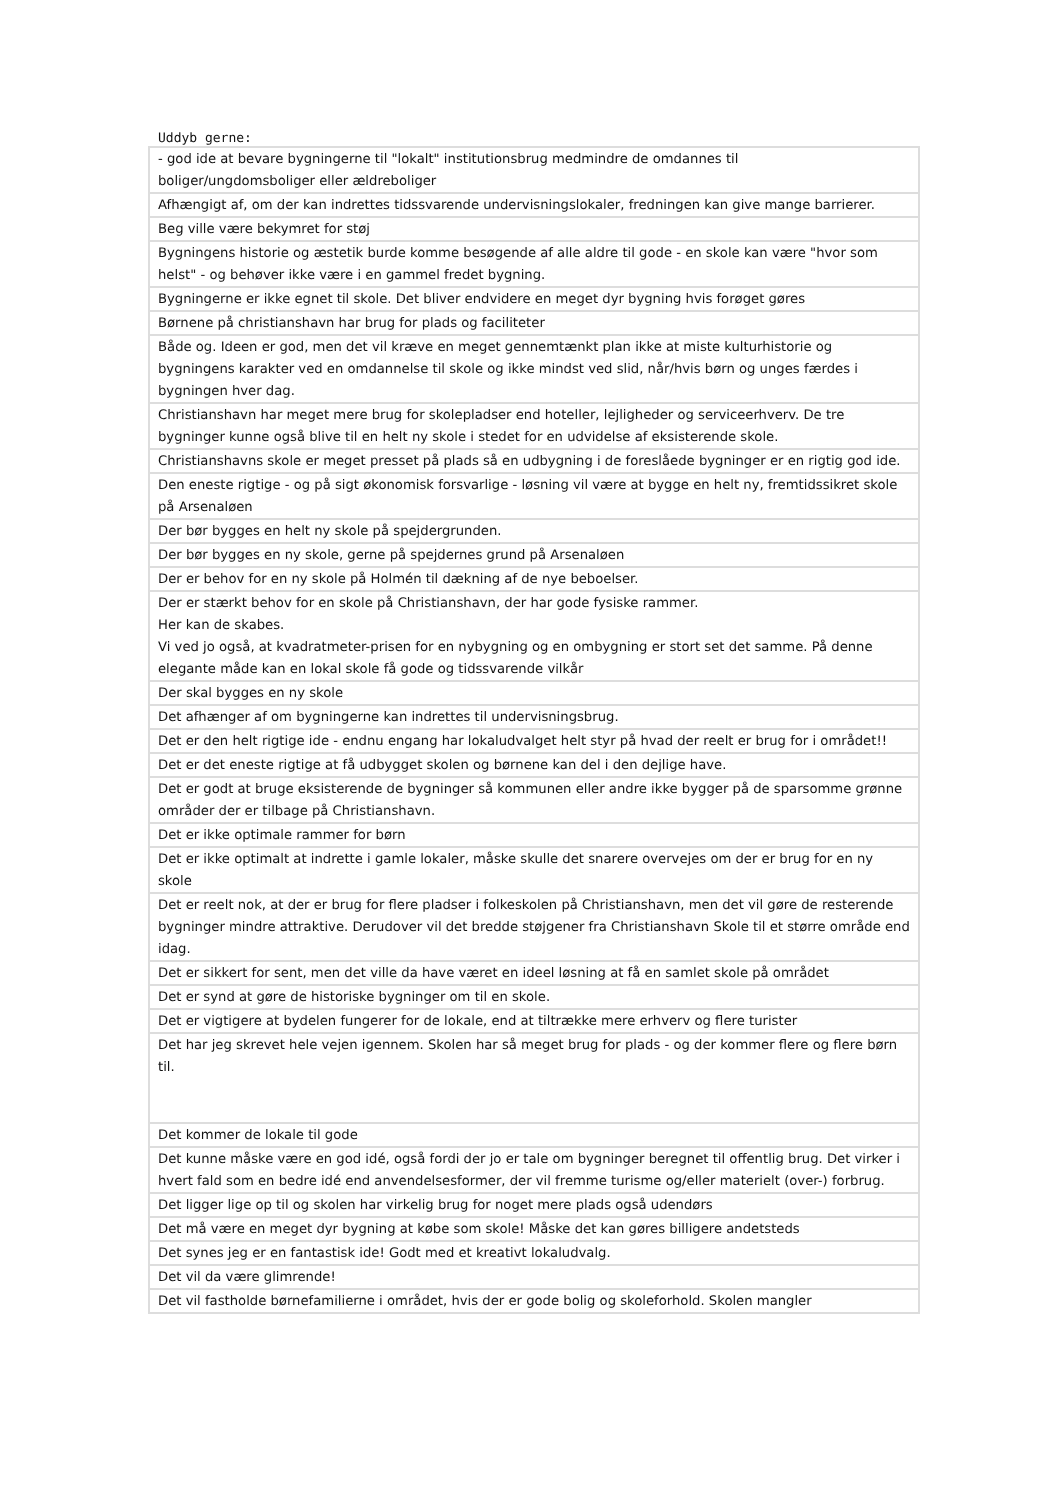Uddyb gerne:
| - god ide at bevare bygningerne til "lokalt" institutionsbrug medmindre de omdannes til boliger/ungdomsboliger eller ældreboliger |
| Afhængigt af, om der kan indrettes tidssvarende undervisningslokaler, fredningen kan give mange barrierer. |
| Beg ville være bekymret for støj |
| Bygningens historie og æstetik burde komme besøgende af alle aldre til gode - en skole kan være "hvor som helst" - og behøver ikke være i en gammel fredet bygning. |
| Bygningerne er ikke egnet til skole. Det bliver endvidere en meget dyr bygning hvis forøget gøres |
| Børnene på christianshavn har brug for plads og faciliteter |
| Både og. Ideen er god, men det vil kræve en meget gennemtænkt plan ikke at miste kulturhistorie og bygningens karakter ved en omdannelse til skole og ikke mindst ved slid, når/hvis børn og unges færdes i bygningen hver dag. |
| Christianshavn har meget mere brug for skolepladser end hoteller, lejligheder og serviceerhverv. De tre bygninger kunne også blive til en helt ny skole i stedet for en udvidelse af eksisterende skole. |
| Christianshavns skole er meget presset på plads så en udbygning i de foreslåede bygninger er en rigtig god ide. |
| Den eneste rigtige - og på sigt økonomisk forsvarlige - løsning vil være at bygge en helt ny, fremtidssikret skole på Arsenaløen |
| Der bør bygges en helt ny skole på spejdergrunden. |
| Der bør bygges en ny skole, gerne på spejdernes grund på Arsenaløen |
| Der er behov for en ny skole på Holmén til dækning af de nye beboelser. |
| Der er stærkt behov for en skole på Christianshavn, der har gode fysiske rammer. Her kan de skabes. Vi ved jo også, at kvadratmeter-prisen for en nybygning og en ombygning er stort set det samme. På denne elegante måde kan en lokal skole få gode og tidssvarende vilkår |
| Der skal bygges en ny skole |
| Det afhænger af om bygningerne kan indrettes til undervisningsbrug. |
| Det er den helt rigtige ide - endnu engang har lokaludvalget helt styr på hvad der reelt er brug for i området!! |
| Det er det eneste rigtige at få udbygget skolen og børnene kan del i den dejlige have. |
| Det er godt at bruge eksisterende de bygninger så kommunen eller andre ikke bygger på de sparsomme grønne områder der er tilbage på Christianshavn. |
| Det er ikke optimale rammer for børn |
| Det er ikke optimalt at indrette i gamle lokaler, måske skulle det snarere overvejes om der er brug for en ny skole |
| Det er reelt nok, at der er brug for flere pladser i folkeskolen på Christianshavn, men det vil gøre de resterende bygninger mindre attraktive. Derudover vil det bredde støjgener fra Christianshavn Skole til et større område end idag. |
| Det er sikkert for sent, men det ville da have været en ideel løsning at få en samlet skole på området |
| Det er synd at gøre de historiske bygninger om til en skole. |
| Det er vigtigere at bydelen fungerer for de lokale, end at tiltrække mere erhverv og flere turister |
| Det har jeg skrevet hele vejen igennem. Skolen har så meget brug for plads - og der kommer flere og flere børn til. |
| Det kommer de lokale til gode |
| Det kunne måske være en god idé, også fordi der jo er tale om bygninger beregnet til offentlig brug. Det virker i hvert fald som en bedre idé end anvendelsesformer, der vil fremme turisme og/eller materielt (over-) forbrug. |
| Det ligger lige op til og skolen har virkelig brug for noget mere plads også udendørs |
| Det må være en meget dyr bygning at købe som skole! Måske det kan gøres billigere andetsteds |
| Det synes jeg er en fantastisk ide! Godt med et kreativt lokaludvalg. |
| Det vil da være glimrende! |
| Det vil fastholde børnefamilierne i området, hvis der er gode bolig og skoleforhold. Skolen mangler |